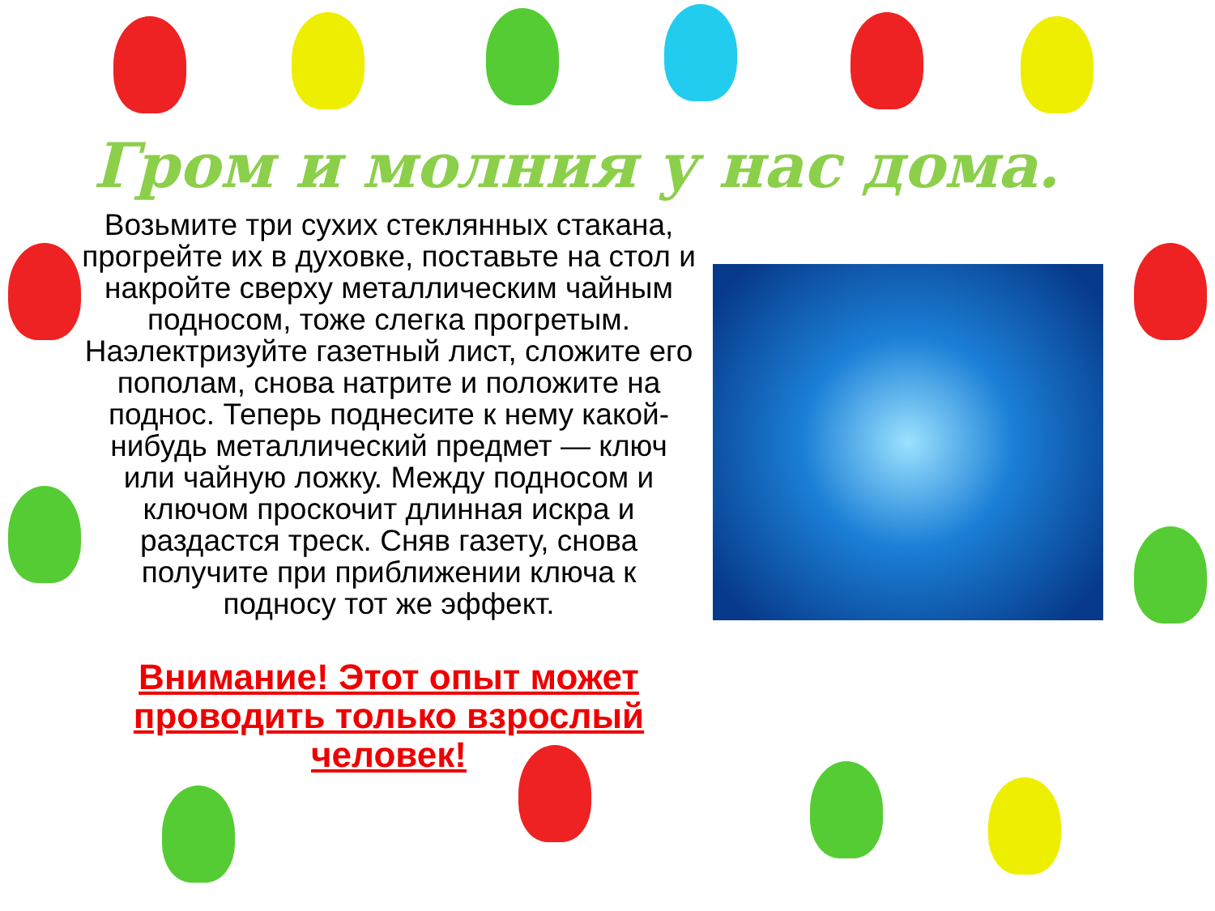Гром и молния у нас дома.
Возьмите три сухих стеклянных стакана, прогрейте их в духовке, поставьте на стол и накройте сверху металлическим чайным подносом, тоже слегка прогретым. Наэлектризуйте газетный лист, сложите его пополам, снова натрите и положите на поднос. Теперь поднесите к нему какой-нибудь металлический предмет — ключ или чайную ложку. Между подносом и ключом проскочит длинная искра и раздастся треск. Сняв газету, снова получите при приближении ключа к подносу тот же эффект.
Внимание! Этот опыт может проводить только взрослый человек!